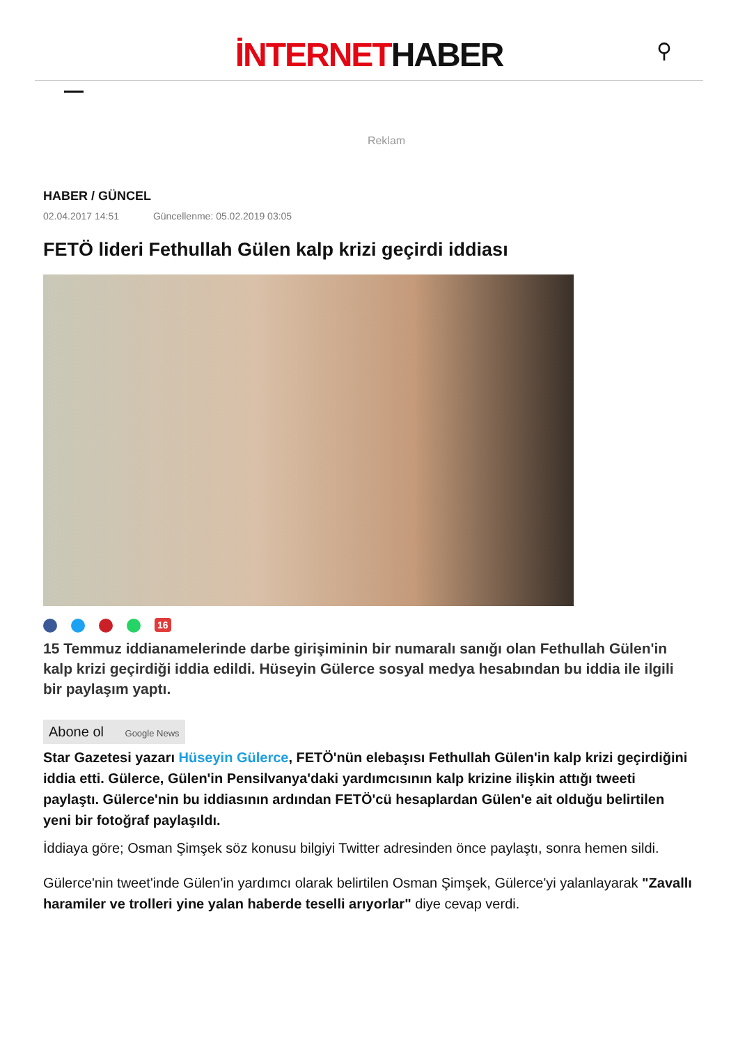İNTERNETHABER
⚲
Reklam
HABER / GÜNCEL
02.04.2017 14:51 Güncellenme: 05.02.2019 03:05
FETÖ lideri Fethullah Gülen kalp krizi geçirdi iddiası
16
15 Temmuz iddianamelerinde darbe girişiminin bir numaralı sanığı olan Fethullah Gülen'in kalp krizi geçirdiği iddia edildi. Hüseyin Gülerce sosyal medya hesabından bu iddia ile ilgili bir paylaşım yaptı.
Abone ol Google News
Star Gazetesi yazarı Hüseyin Gülerce, FETÖ'nün elebaşısı Fethullah Gülen'in kalp krizi geçirdiğini iddia etti. Gülerce, Gülen'in Pensilvanya'daki yardımcısının kalp krizine ilişkin attığı tweeti paylaştı. Gülerce'nin bu iddiasının ardından FETÖ'cü hesaplardan Gülen'e ait olduğu belirtilen yeni bir fotoğraf paylaşıldı.
İddiaya göre; Osman Şimşek söz konusu bilgiyi Twitter adresinden önce paylaştı, sonra hemen sildi.
Gülerce'nin tweet'inde Gülen'in yardımcı olarak belirtilen Osman Şimşek, Gülerce'yi yalanlayarak "Zavallı haramiler ve trolleri yine yalan haberde teselli arıyorlar" diye cevap verdi.